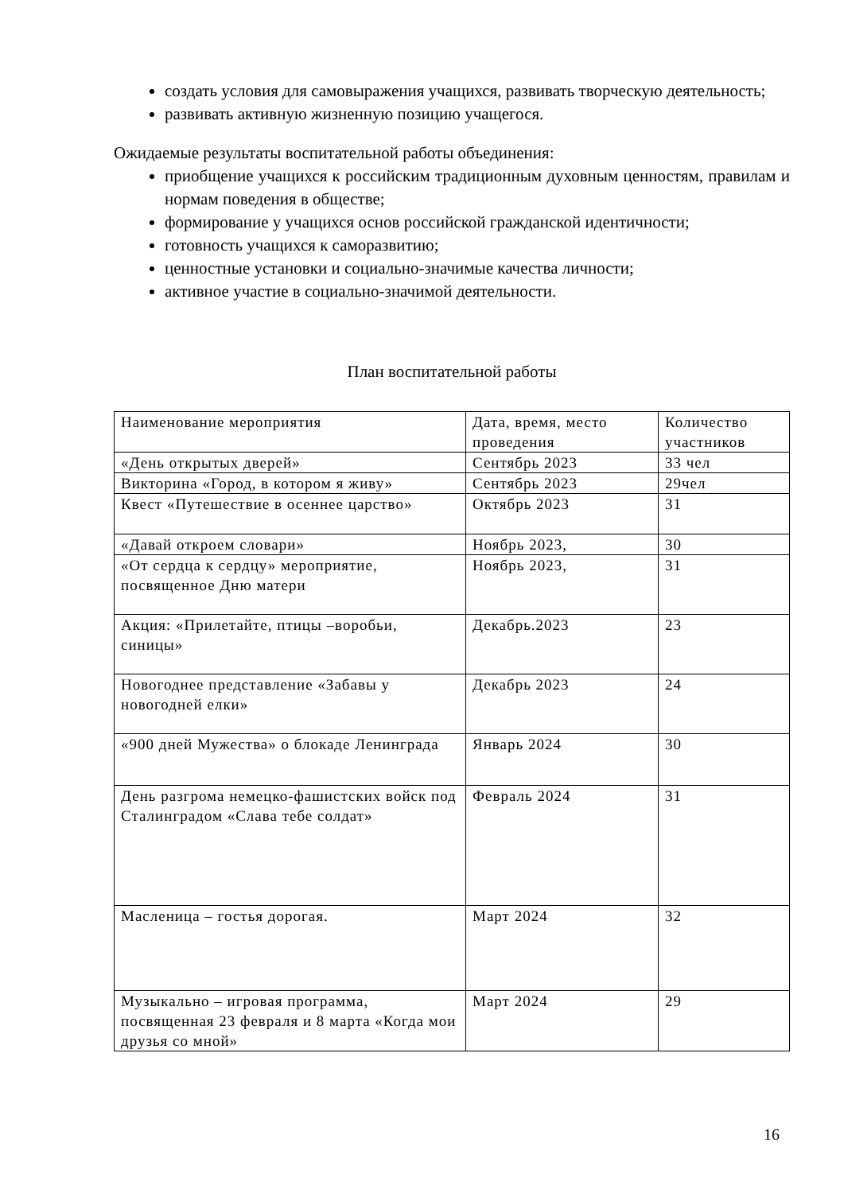создать условия для самовыражения учащихся, развивать творческую деятельность;
развивать активную жизненную позицию учащегося.
Ожидаемые результаты воспитательной работы объединения:
приобщение учащихся к российским традиционным духовным ценностям, правилам и нормам поведения в обществе;
формирование у учащихся основ российской гражданской идентичности;
готовность учащихся к саморазвитию;
ценностные установки и социально-значимые качества личности;
активное участие в социально-значимой деятельности.
План воспитательной работы
| Наименование мероприятия | Дата, время, место проведения | Количество участников |
| «День открытых дверей» | Сентябрь 2023 | 33 чел |
| Викторина «Город, в котором я живу» | Сентябрь 2023 | 29чел |
| Квест «Путешествие в осеннее царство» | Октябрь 2023 | 31 |
| «Давай откроем словари» | Ноябрь 2023, | 30 |
| «От сердца к сердцу» мероприятие, посвященное Дню матери | Ноябрь 2023, | 31 |
| Акция: «Прилетайте, птицы –воробьи, синицы» | Декабрь.2023 | 23 |
| Новогоднее представление «Забавы у новогодней елки» | Декабрь 2023 | 24 |
| «900 дней Мужества» о блокаде Ленинграда | Январь 2024 | 30 |
| День разгрома немецко-фашистских войск под Сталинградом «Слава тебе солдат» | Февраль 2024 | 31 |
| Масленица – гостья дорогая. | Март 2024 | 32 |
| Музыкально – игровая программа, посвященная 23 февраля и 8 марта «Когда мои друзья со мной» | Март 2024 | 29 |
16